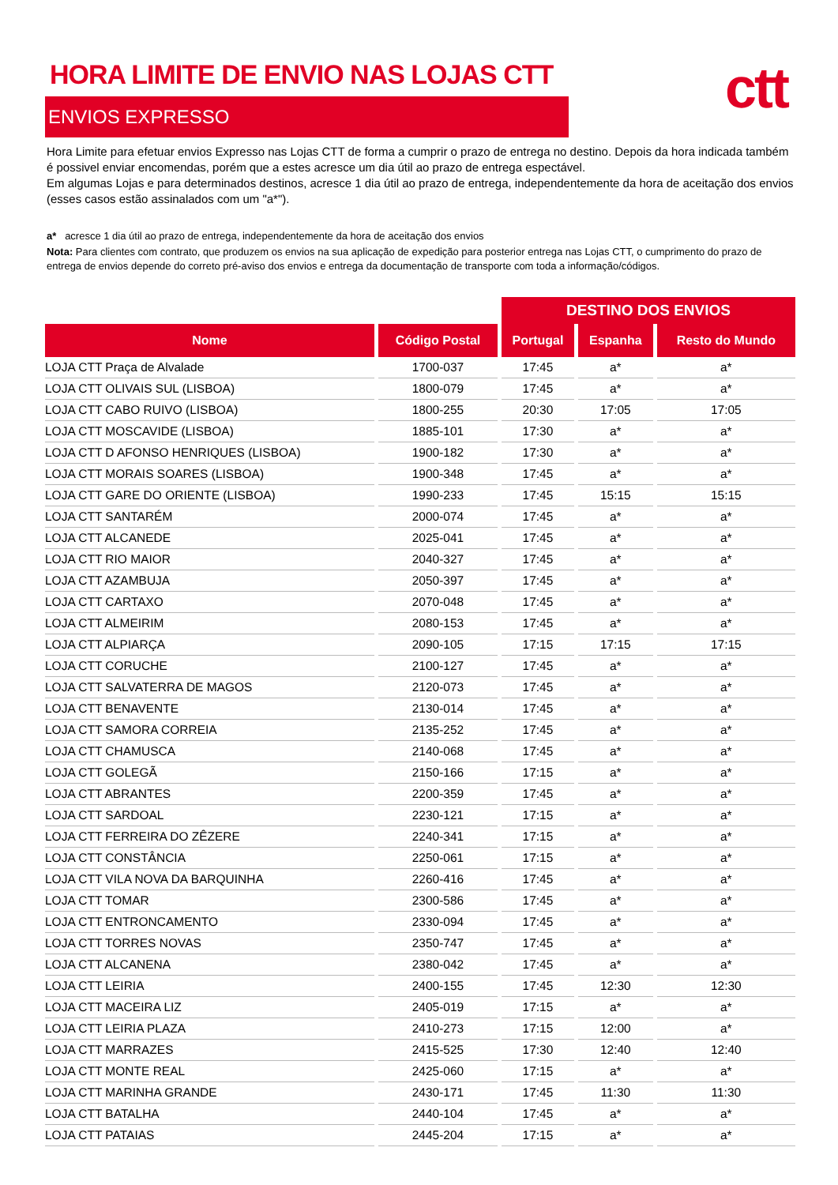HORA LIMITE DE ENVIO NAS LOJAS CTT
ENVIOS EXPRESSO
ctt
Hora Limite para efetuar envios Expresso nas Lojas CTT de forma a cumprir o prazo de entrega no destino. Depois da hora indicada também é possivel enviar encomendas, porém que a estes acresce um dia útil ao prazo de entrega espectável.
Em algumas Lojas e para determinados destinos, acresce 1 dia útil ao prazo de entrega, independentemente da hora de aceitação dos envios (esses casos estão assinalados com um "a*").
a* acresce 1 dia útil ao prazo de entrega, independentemente da hora de aceitação dos envios
Nota: Para clientes com contrato, que produzem os envios na sua aplicação de expedição para posterior entrega nas Lojas CTT, o cumprimento do prazo de entrega de envios depende do correto pré-aviso dos envios e entrega da documentação de transporte com toda a informação/códigos.
| | | DESTINO DOS ENVIOS | | |
| Nome | Código Postal | Portugal | Espanha | Resto do Mundo |
| LOJA CTT Praça de Alvalade | 1700-037 | 17:45 | a* | a* |
| LOJA CTT OLIVAIS SUL (LISBOA) | 1800-079 | 17:45 | a* | a* |
| LOJA CTT CABO RUIVO (LISBOA) | 1800-255 | 20:30 | 17:05 | 17:05 |
| LOJA CTT MOSCAVIDE (LISBOA) | 1885-101 | 17:30 | a* | a* |
| LOJA CTT D AFONSO HENRIQUES (LISBOA) | 1900-182 | 17:30 | a* | a* |
| LOJA CTT MORAIS SOARES (LISBOA) | 1900-348 | 17:45 | a* | a* |
| LOJA CTT GARE DO ORIENTE (LISBOA) | 1990-233 | 17:45 | 15:15 | 15:15 |
| LOJA CTT SANTARÉM | 2000-074 | 17:45 | a* | a* |
| LOJA CTT ALCANEDE | 2025-041 | 17:45 | a* | a* |
| LOJA CTT RIO MAIOR | 2040-327 | 17:45 | a* | a* |
| LOJA CTT AZAMBUJA | 2050-397 | 17:45 | a* | a* |
| LOJA CTT CARTAXO | 2070-048 | 17:45 | a* | a* |
| LOJA CTT ALMEIRIM | 2080-153 | 17:45 | a* | a* |
| LOJA CTT ALPIARÇA | 2090-105 | 17:15 | 17:15 | 17:15 |
| LOJA CTT CORUCHE | 2100-127 | 17:45 | a* | a* |
| LOJA CTT SALVATERRA DE MAGOS | 2120-073 | 17:45 | a* | a* |
| LOJA CTT BENAVENTE | 2130-014 | 17:45 | a* | a* |
| LOJA CTT SAMORA CORREIA | 2135-252 | 17:45 | a* | a* |
| LOJA CTT CHAMUSCA | 2140-068 | 17:45 | a* | a* |
| LOJA CTT GOLEGÃ | 2150-166 | 17:15 | a* | a* |
| LOJA CTT ABRANTES | 2200-359 | 17:45 | a* | a* |
| LOJA CTT SARDOAL | 2230-121 | 17:15 | a* | a* |
| LOJA CTT FERREIRA DO ZÊZERE | 2240-341 | 17:15 | a* | a* |
| LOJA CTT CONSTÂNCIA | 2250-061 | 17:15 | a* | a* |
| LOJA CTT VILA NOVA DA BARQUINHA | 2260-416 | 17:45 | a* | a* |
| LOJA CTT TOMAR | 2300-586 | 17:45 | a* | a* |
| LOJA CTT ENTRONCAMENTO | 2330-094 | 17:45 | a* | a* |
| LOJA CTT TORRES NOVAS | 2350-747 | 17:45 | a* | a* |
| LOJA CTT ALCANENA | 2380-042 | 17:45 | a* | a* |
| LOJA CTT LEIRIA | 2400-155 | 17:45 | 12:30 | 12:30 |
| LOJA CTT MACEIRA LIZ | 2405-019 | 17:15 | a* | a* |
| LOJA CTT LEIRIA PLAZA | 2410-273 | 17:15 | 12:00 | a* |
| LOJA CTT MARRAZES | 2415-525 | 17:30 | 12:40 | 12:40 |
| LOJA CTT MONTE REAL | 2425-060 | 17:15 | a* | a* |
| LOJA CTT MARINHA GRANDE | 2430-171 | 17:45 | 11:30 | 11:30 |
| LOJA CTT BATALHA | 2440-104 | 17:45 | a* | a* |
| LOJA CTT PATAIAS | 2445-204 | 17:15 | a* | a* |